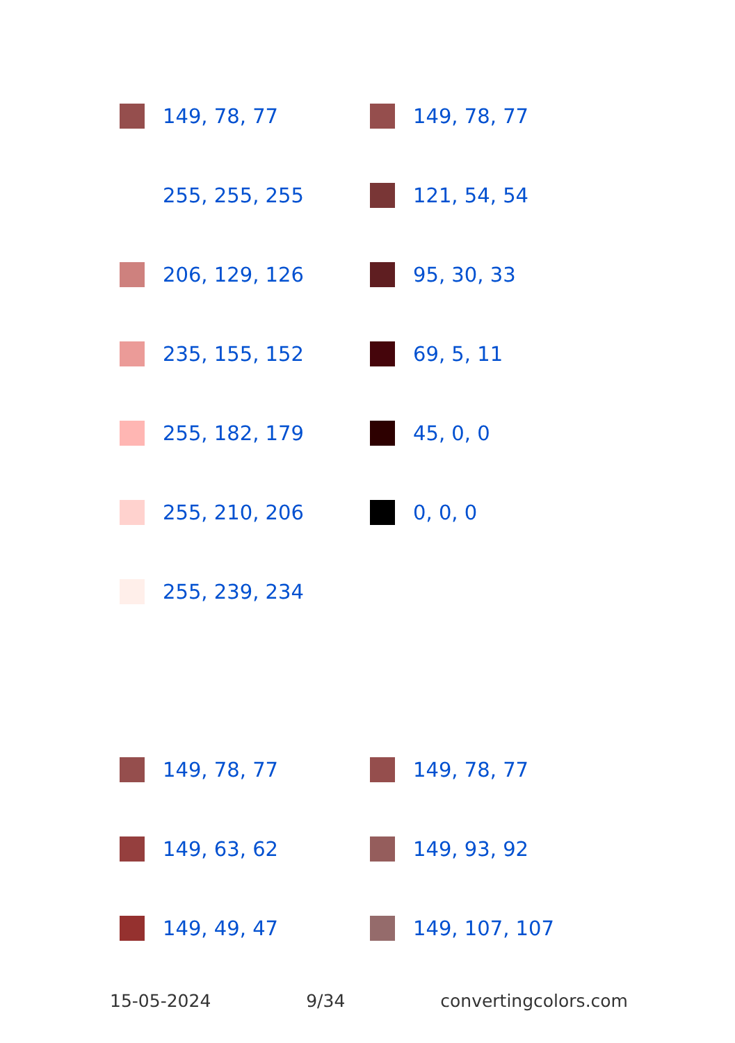149, 78, 77 149, 78, 77
255, 255, 255 121, 54, 54
206, 129, 126 95, 30, 33
235, 155, 152 69, 5, 11
255, 182, 179 45, 0, 0
255, 210, 206 0, 0, 0
255, 239, 234
149, 78, 77 149, 78, 77
149, 63, 62 149, 93, 92
149, 49, 47 149, 107, 107
15-05-2024 9/34 convertingcolors.com